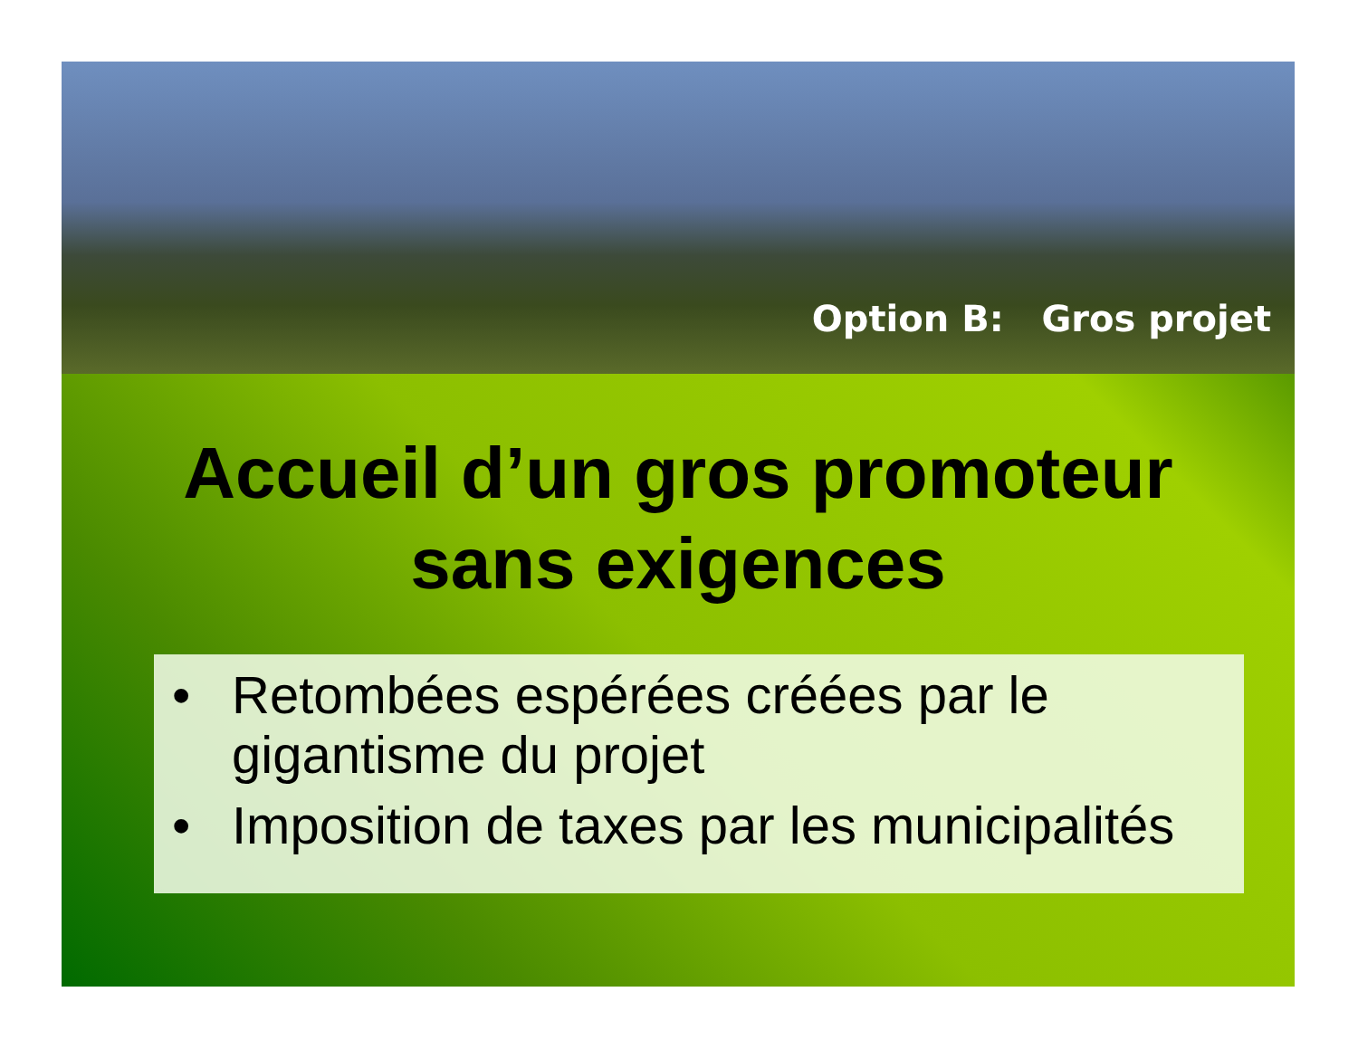Option B: Gros projet
Accueil d’un gros promoteur
sans exigences
• Retombées espérées créées par le gigantisme du projet
• Imposition de taxes par les municipalités